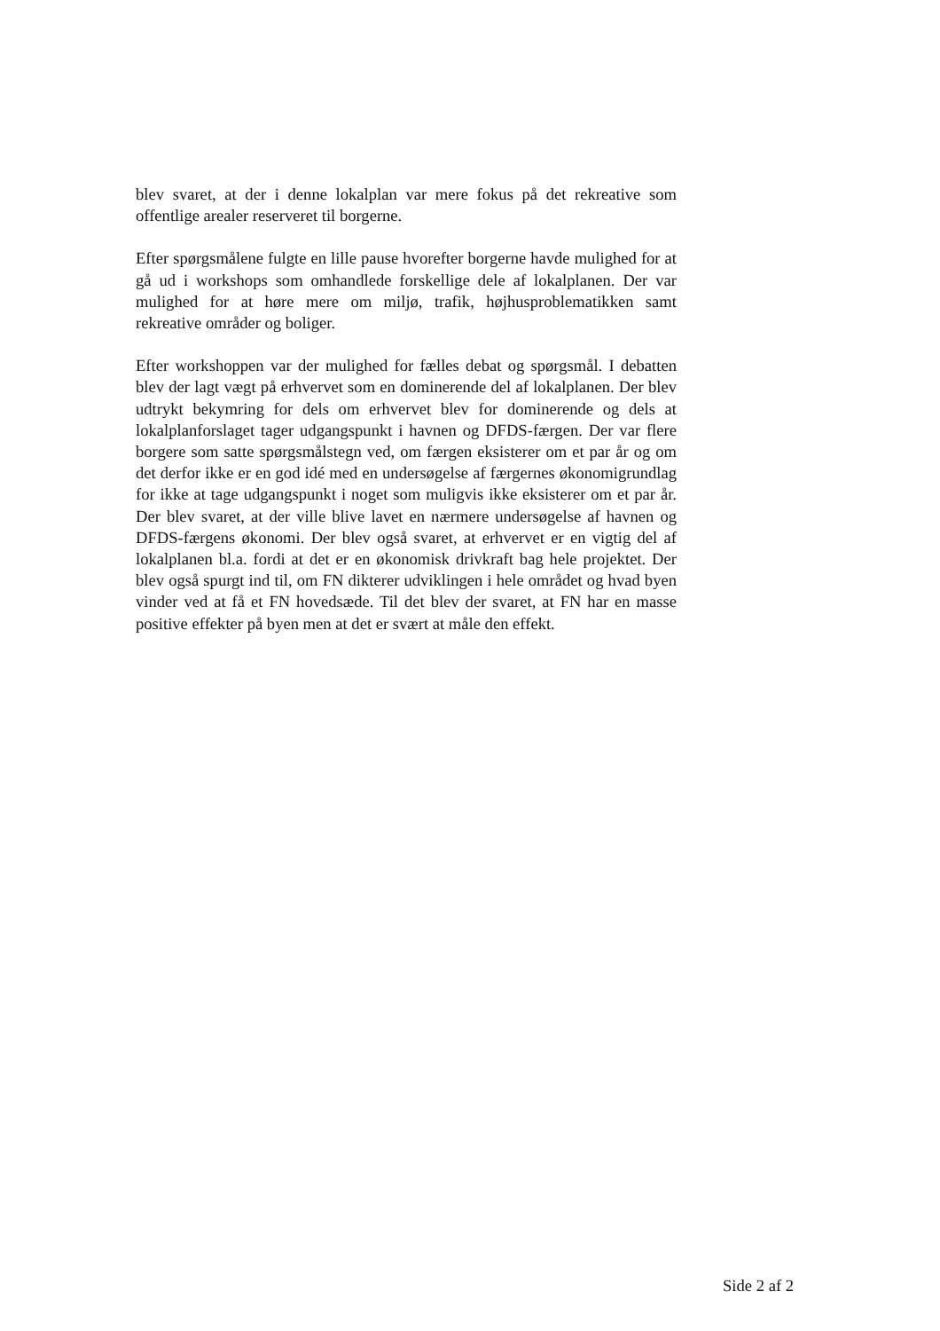blev svaret, at der i denne lokalplan var mere fokus på det rekreative som offentlige arealer reserveret til borgerne.
Efter spørgsmålene fulgte en lille pause hvorefter borgerne havde mulighed for at gå ud i workshops som omhandlede forskellige dele af lokalplanen. Der var mulighed for at høre mere om miljø, trafik, højhusproblematikken samt rekreative områder og boliger.
Efter workshoppen var der mulighed for fælles debat og spørgsmål. I debatten blev der lagt vægt på erhvervet som en dominerende del af lokalplanen. Der blev udtrykt bekymring for dels om erhvervet blev for dominerende og dels at lokalplanforslaget tager udgangspunkt i havnen og DFDS-færgen. Der var flere borgere som satte spørgsmålstegn ved, om færgen eksisterer om et par år og om det derfor ikke er en god idé med en undersøgelse af færgernes økonomigrundlag for ikke at tage udgangspunkt i noget som muligvis ikke eksisterer om et par år. Der blev svaret, at der ville blive lavet en nærmere undersøgelse af havnen og DFDS-færgens økonomi. Der blev også svaret, at erhvervet er en vigtig del af lokalplanen bl.a. fordi at det er en økonomisk drivkraft bag hele projektet. Der blev også spurgt ind til, om FN dikterer udviklingen i hele området og hvad byen vinder ved at få et FN hovedsæde. Til det blev der svaret, at FN har en masse positive effekter på byen men at det er svært at måle den effekt.
Side 2 af 2